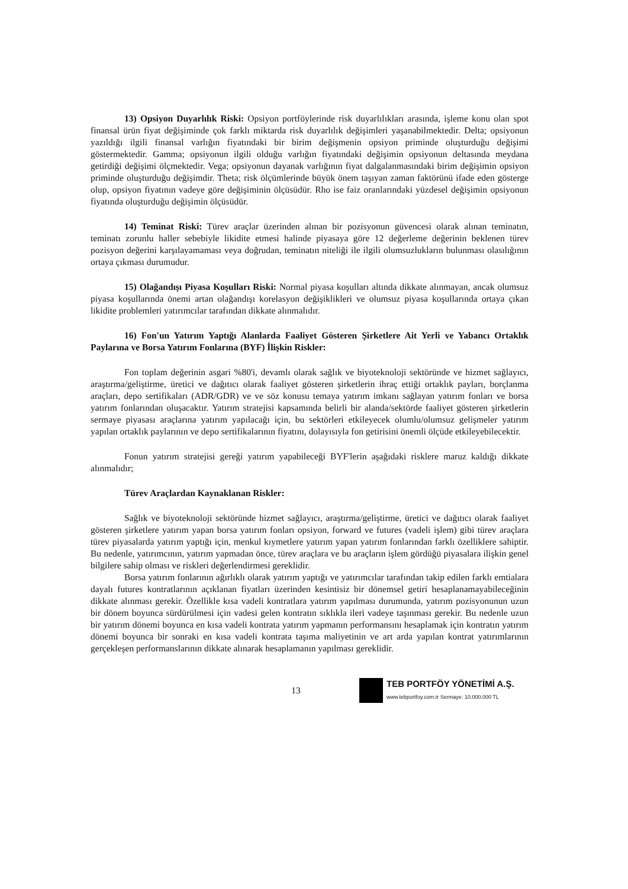13) Opsiyon Duyarlılık Riski: Opsiyon portföylerinde risk duyarlılıkları arasında, işleme konu olan spot finansal ürün fiyat değişiminde çok farklı miktarda risk duyarlılık değişimleri yaşanabilmektedir. Delta; opsiyonun yazıldığı ilgili finansal varlığın fiyatındaki bir birim değişmenin opsiyon priminde oluşturduğu değişimi göstermektedir. Gamma; opsiyonun ilgili olduğu varlığın fiyatındaki değişimin opsiyonun deltasında meydana getirdiği değişimi ölçmektedir. Vega; opsiyonun dayanak varlığının fiyat dalgalanmasındaki birim değişimin opsiyon priminde oluşturduğu değişimdir. Theta; risk ölçümlerinde büyük önem taşıyan zaman faktörünü ifade eden gösterge olup, opsiyon fiyatının vadeye göre değişiminin ölçüsüdür. Rho ise faiz oranlarındaki yüzdesel değişimin opsiyonun fiyatında oluşturduğu değişimin ölçüsüdür.
14) Teminat Riski: Türev araçlar üzerinden alınan bir pozisyonun güvencesi olarak alınan teminatın, teminatı zorunlu haller sebebiyle likidite etmesi halinde piyasaya göre 12 değerleme değerinin beklenen türev pozisyon değerini karşılayamaması veya doğrudan, teminatın niteliği ile ilgili olumsuzlukların bulunması olasılığının ortaya çıkması durumudur.
15) Olağandışı Piyasa Koşulları Riski: Normal piyasa koşulları altında dikkate alınmayan, ancak olumsuz piyasa koşullarında önemi artan olağandışı korelasyon değişiklikleri ve olumsuz piyasa koşullarında ortaya çıkan likidite problemleri yatırımcılar tarafından dikkate alınmalıdır.
16) Fon'un Yatırım Yaptığı Alanlarda Faaliyet Gösteren Şirketlere Ait Yerli ve Yabancı Ortaklık Paylarına ve Borsa Yatırım Fonlarına (BYF) İlişkin Riskler:
Fon toplam değerinin asgari %80'i, devamlı olarak sağlık ve biyoteknoloji sektöründe ve hizmet sağlayıcı, araştırma/geliştirme, üretici ve dağıtıcı olarak faaliyet gösteren şirketlerin ihraç ettiği ortaklık payları, borçlanma araçları, depo sertifikaları (ADR/GDR) ve ve söz konusu temaya yatırım imkanı sağlayan yatırım fonları ve borsa yatırım fonlarından oluşacaktır. Yatırım stratejisi kapsamında belirli bir alanda/sektörde faaliyet gösteren şirketlerin sermaye piyasası araçlarına yatırım yapılacağı için, bu sektörleri etkileyecek olumlu/olumsuz gelişmeler yatırım yapılan ortaklık paylarının ve depo sertifikalarının fiyatını, dolayısıyla fon getirisini önemli ölçüde etkileyebilecektir.
Fonun yatırım stratejisi gereği yatırım yapabileceği BYF'lerin aşağıdaki risklere maruz kaldığı dikkate alınmalıdır;
Türev Araçlardan Kaynaklanan Riskler:
Sağlık ve biyoteknoloji sektöründe hizmet sağlayıcı, araştırma/geliştirme, üretici ve dağıtıcı olarak faaliyet gösteren şirketlere yatırım yapan borsa yatırım fonları opsiyon, forward ve futures (vadeli işlem) gibi türev araçlara türev piyasalarda yatırım yaptığı için, menkul kıymetlere yatırım yapan yatırım fonlarından farklı özelliklere sahiptir. Bu nedenle, yatırımcının, yatırım yapmadan önce, türev araçlara ve bu araçların işlem gördüğü piyasalara ilişkin genel bilgilere sahip olması ve riskleri değerlendirmesi gereklidir.
Borsa yatırım fonlarının ağırlıklı olarak yatırım yaptığı ve yatırımcılar tarafından takip edilen farklı emtialara dayalı futures kontratlarının açıklanan fiyatları üzerinden kesintisiz bir dönemsel getiri hesaplanamayabileceğinin dikkate alınması gerekir. Özellikle kısa vadeli kontratlara yatırım yapılması durumunda, yatırım pozisyonunun uzun bir dönem boyunca sürdürülmesi için vadesi gelen kontratın sıklıkla ileri vadeye taşınması gerekir. Bu nedenle uzun bir yatırım dönemi boyunca en kısa vadeli kontrata yatırım yapmanın performansını hesaplamak için kontratın yatırım dönemi boyunca bir sonraki en kısa vadeli kontrata taşıma maliyetinin ve art arda yapılan kontrat yatırımlarının gerçekleşen performanslarının dikkate alınarak hesaplamanın yapılması gereklidir.
13
TEB PORTFÖY YÖNETİMİ A.Ş.
www.tebportfoy.com.tr Sermaye: 10.000.000 TL